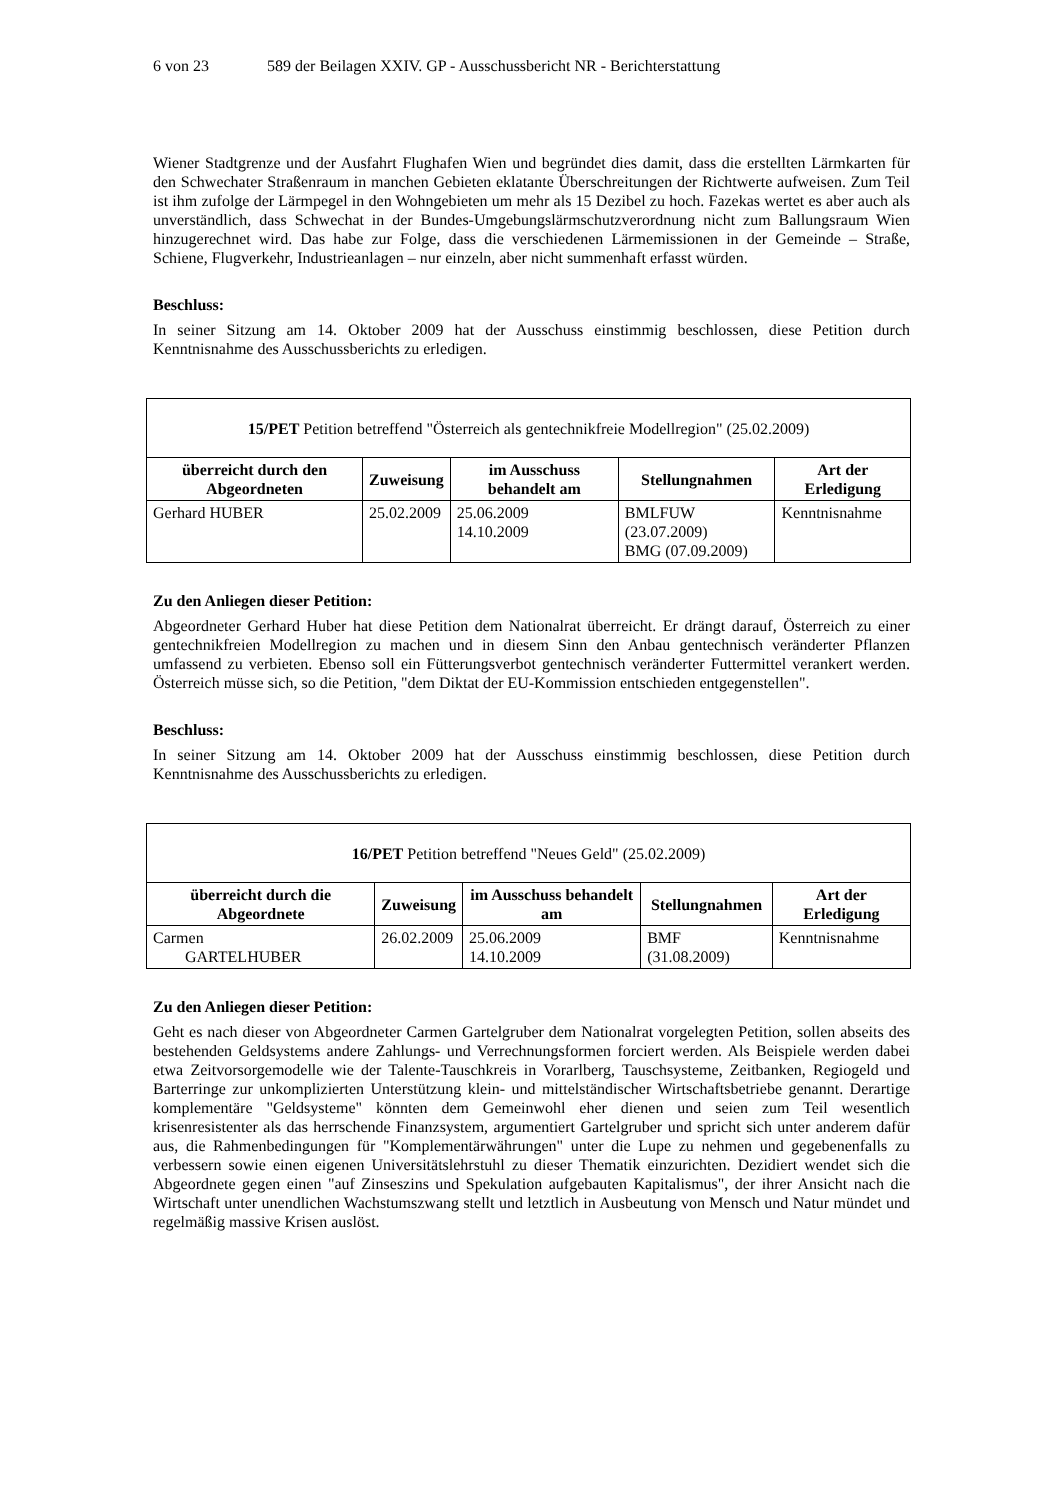6 von 23 589 der Beilagen XXIV. GP - Ausschussbericht NR - Berichterstattung
Wiener Stadtgrenze und der Ausfahrt Flughafen Wien und begründet dies damit, dass die erstellten Lärmkarten für den Schwechater Straßenraum in manchen Gebieten eklatante Überschreitungen der Richtwerte aufweisen. Zum Teil ist ihm zufolge der Lärmpegel in den Wohngebieten um mehr als 15 Dezibel zu hoch. Fazekas wertet es aber auch als unverständlich, dass Schwechat in der Bundes-Umgebungslärmschutzverordnung nicht zum Ballungsraum Wien hinzugerechnet wird. Das habe zur Folge, dass die verschiedenen Lärmemissionen in der Gemeinde – Straße, Schiene, Flugverkehr, Industrieanlagen – nur einzeln, aber nicht summenhaft erfasst würden.
Beschluss:
In seiner Sitzung am 14. Oktober 2009 hat der Ausschuss einstimmig beschlossen, diese Petition durch Kenntnisnahme des Ausschussberichts zu erledigen.
| 15/PET Petition betreffend "Österreich als gentechnikfreie Modellregion" (25.02.2009) | | | | |
| --- | --- | --- | --- | --- |
| überreicht durch den Abgeordneten | Zuweisung | im Ausschuss behandelt am | Stellungnahmen | Art der Erledigung |
| Gerhard HUBER | 25.02.2009 | 25.06.2009 14.10.2009 | BMLFUW (23.07.2009) BMG (07.09.2009) | Kenntnisnahme |
Zu den Anliegen dieser Petition:
Abgeordneter Gerhard Huber hat diese Petition dem Nationalrat überreicht. Er drängt darauf, Österreich zu einer gentechnikfreien Modellregion zu machen und in diesem Sinn den Anbau gentechnisch veränderter Pflanzen umfassend zu verbieten. Ebenso soll ein Fütterungsverbot gentechnisch veränderter Futtermittel verankert werden. Österreich müsse sich, so die Petition, "dem Diktat der EU-Kommission entschieden entgegenstellen".
Beschluss:
In seiner Sitzung am 14. Oktober 2009 hat der Ausschuss einstimmig beschlossen, diese Petition durch Kenntnisnahme des Ausschussberichts zu erledigen.
| 16/PET Petition betreffend "Neues Geld" (25.02.2009) | | | | |
| --- | --- | --- | --- | --- |
| überreicht durch die Abgeordnete | Zuweisung | im Ausschuss behandelt am | Stellungnahmen | Art der Erledigung |
| Carmen GARTELHUBER | 26.02.2009 | 25.06.2009 14.10.2009 | BMF (31.08.2009) | Kenntnisnahme |
Zu den Anliegen dieser Petition:
Geht es nach dieser von Abgeordneter Carmen Gartelgruber dem Nationalrat vorgelegten Petition, sollen abseits des bestehenden Geldsystems andere Zahlungs- und Verrechnungsformen forciert werden. Als Beispiele werden dabei etwa Zeitvorsorgemodelle wie der Talente-Tauschkreis in Vorarlberg, Tauschsysteme, Zeitbanken, Regiogeld und Barterringe zur unkomplizierten Unterstützung klein- und mittelständischer Wirtschaftsbetriebe genannt. Derartige komplementäre "Geldsysteme" könnten dem Gemeinwohl eher dienen und seien zum Teil wesentlich krisenresistenter als das herrschende Finanzsystem, argumentiert Gartelgruber und spricht sich unter anderem dafür aus, die Rahmenbedingungen für "Komplementärwährungen" unter die Lupe zu nehmen und gegebenenfalls zu verbessern sowie einen eigenen Universitätslehrstuhl zu dieser Thematik einzurichten. Dezidiert wendet sich die Abgeordnete gegen einen "auf Zinseszins und Spekulation aufgebauten Kapitalismus", der ihrer Ansicht nach die Wirtschaft unter unendlichen Wachstumszwang stellt und letztlich in Ausbeutung von Mensch und Natur mündet und regelmäßig massive Krisen auslöst.